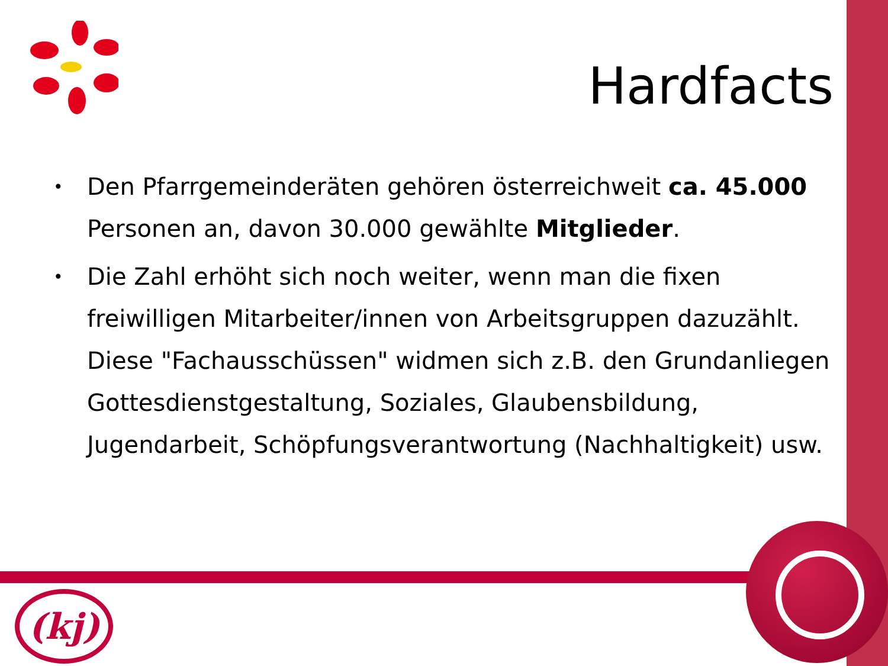Hardfacts
• Den Pfarrgemeinderäten gehören österreichweit ca. 45.000 Personen an, davon 30.000 gewählte Mitglieder.
• Die Zahl erhöht sich noch weiter, wenn man die fixen freiwilligen Mitarbeiter/innen von Arbeitsgruppen dazuzählt. Diese "Fachausschüssen" widmen sich z.B. den Grundanliegen Gottesdienstgestaltung, Soziales, Glaubensbildung, Jugendarbeit, Schöpfungsverantwortung (Nachhaltigkeit) usw.
(kj)